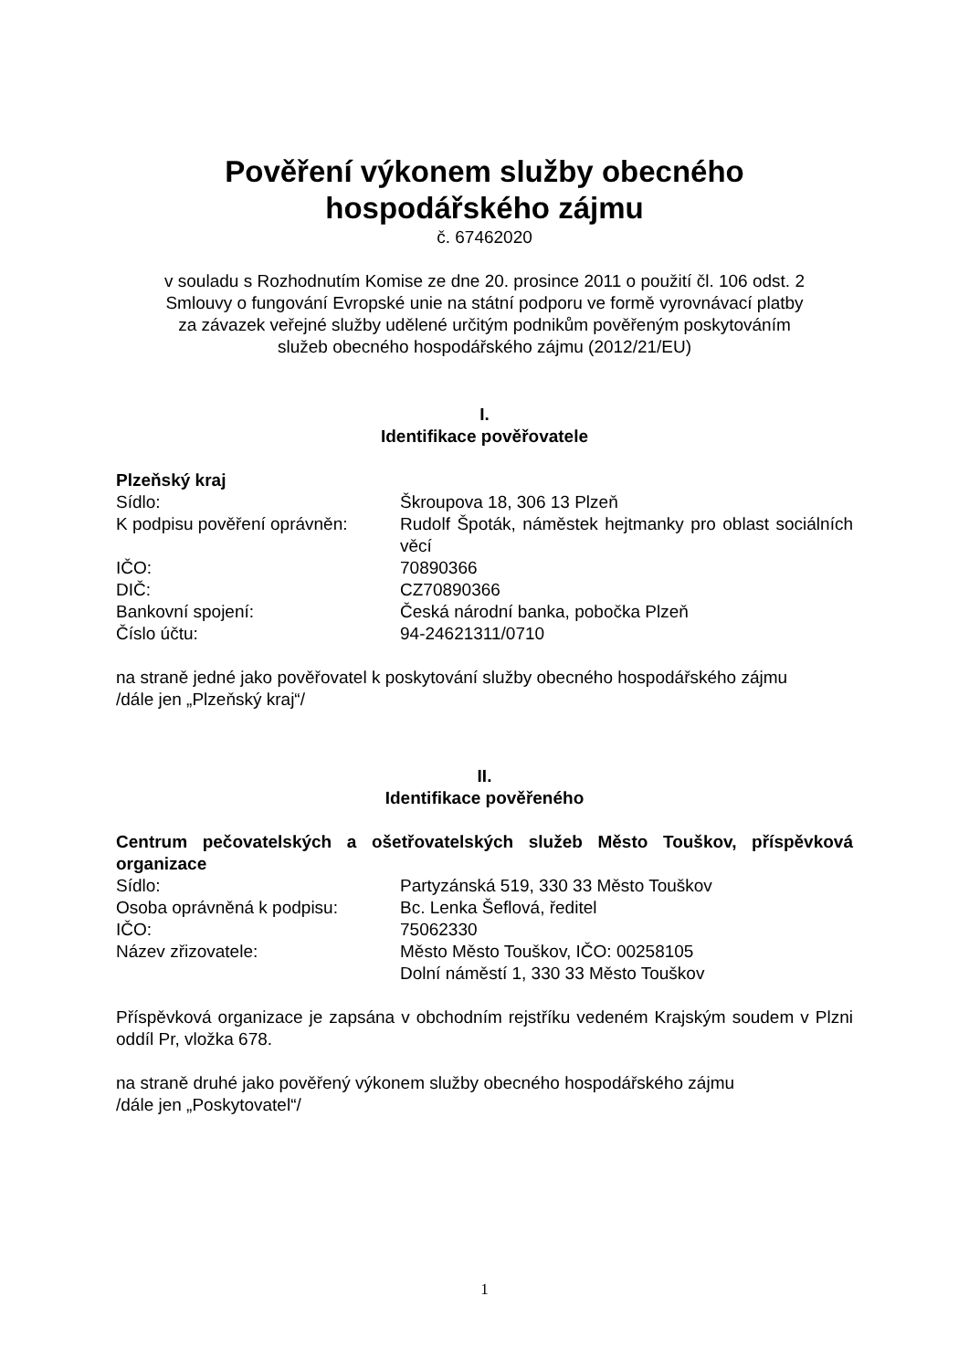Pověření výkonem služby obecného
hospodářského zájmu
č. 67462020
v souladu s Rozhodnutím Komise ze dne 20. prosince 2011 o použití čl. 106 odst. 2
Smlouvy o fungování Evropské unie na státní podporu ve formě vyrovnávací platby
za závazek veřejné služby udělené určitým podnikům pověřeným poskytováním
služeb obecného hospodářského zájmu (2012/21/EU)
I.
Identifikace pověřovatele
Plzeňský kraj
Sídlo: Škroupova 18, 306 13 Plzeň
K podpisu pověření oprávněn:
Rudolf Špoták, náměstek hejtmanky pro oblast sociálních věcí
IČO: 70890366
DIČ: CZ70890366
Bankovní spojení: Česká národní banka, pobočka Plzeň
Číslo účtu: 94-24621311/0710
na straně jedné jako pověřovatel k poskytování služby obecného hospodářského zájmu
/dále jen „Plzeňský kraj“/
II.
Identifikace pověřeného
Centrum pečovatelských a ošetřovatelských služeb Město Touškov, příspěvková organizace
Sídlo: Partyzánská 519, 330 33 Město Touškov
Osoba oprávněná k podpisu: Bc. Lenka Šeflová, ředitel
IČO: 75062330
Název zřizovatele: Město Město Touškov, IČO: 00258105
Dolní náměstí 1, 330 33 Město Touškov
Příspěvková organizace je zapsána v obchodním rejstříku vedeném Krajským soudem v Plzni oddíl Pr, vložka 678.
na straně druhé jako pověřený výkonem služby obecného hospodářského zájmu
/dále jen „Poskytovatel“/
1